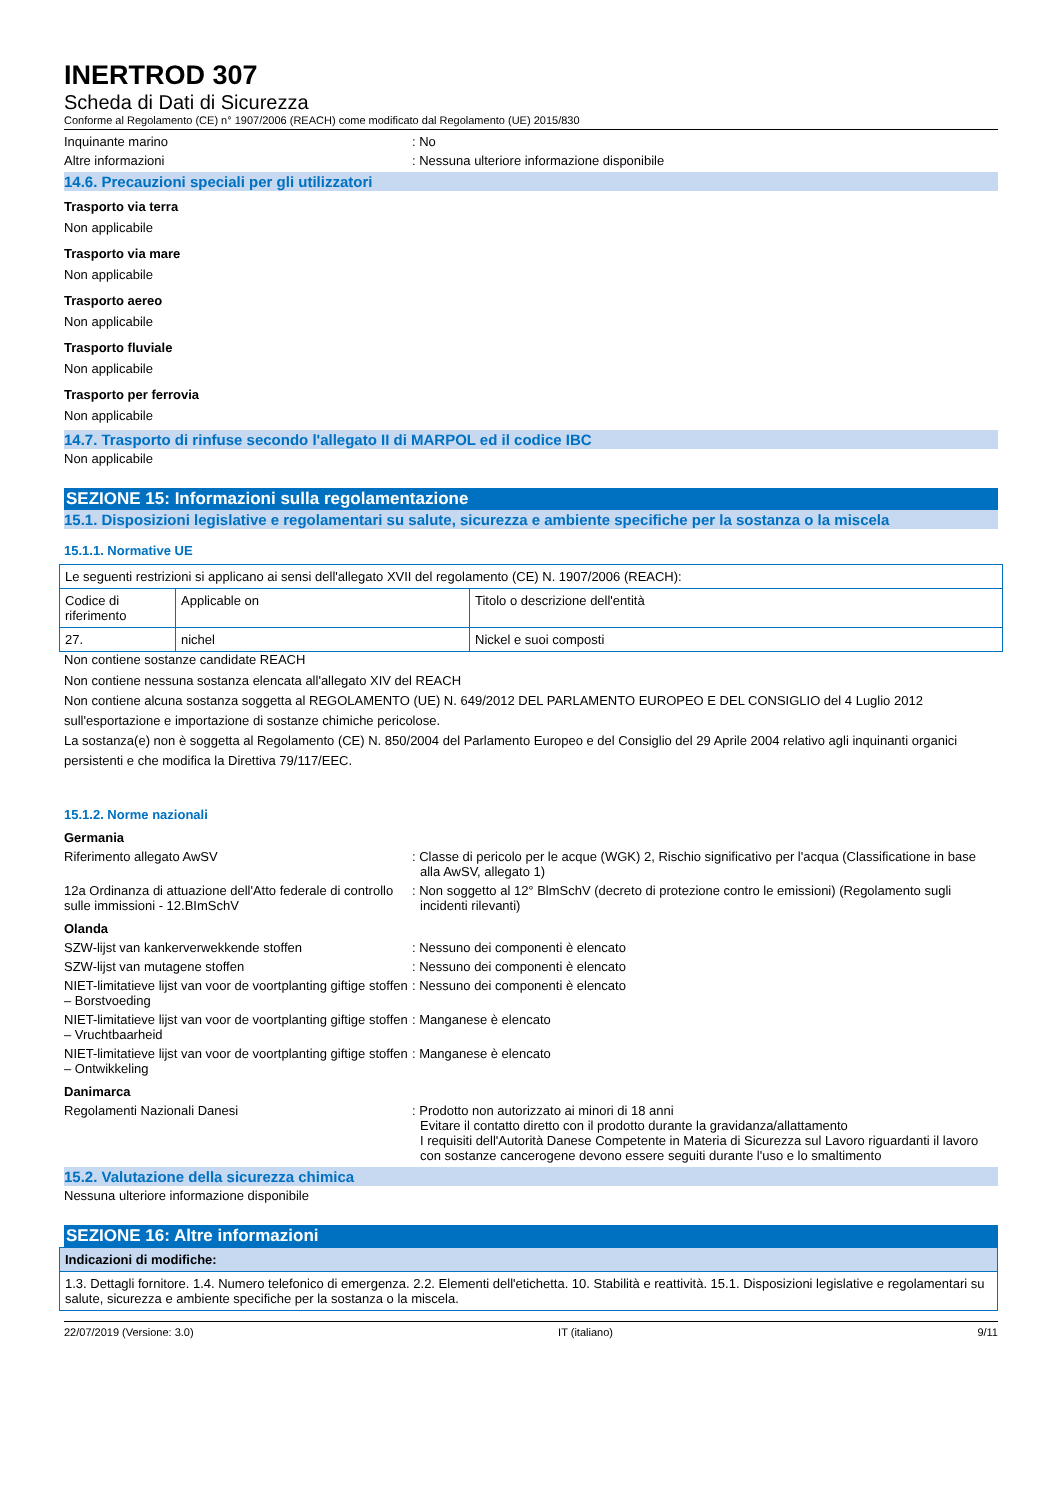INERTROD 307
Scheda di Dati di Sicurezza
Conforme al Regolamento (CE) n° 1907/2006 (REACH) come modificato dal Regolamento (UE) 2015/830
Inquinante marino : No
Altre informazioni : Nessuna ulteriore informazione disponibile
14.6. Precauzioni speciali per gli utilizzatori
Trasporto via terra
Non applicabile
Trasporto via mare
Non applicabile
Trasporto aereo
Non applicabile
Trasporto fluviale
Non applicabile
Trasporto per ferrovia
Non applicabile
14.7. Trasporto di rinfuse secondo l'allegato II di MARPOL ed il codice IBC
Non applicabile
SEZIONE 15: Informazioni sulla regolamentazione
15.1. Disposizioni legislative e regolamentari su salute, sicurezza e ambiente specifiche per la sostanza o la miscela
15.1.1. Normative UE
| Le seguenti restrizioni si applicano ai sensi dell'allegato XVII del regolamento (CE) N. 1907/2006 (REACH): | | |
| Codice di riferimento | Applicable on | Titolo o descrizione dell'entità |
| 27. | nichel | Nickel e suoi composti |
Non contiene sostanze candidate REACH
Non contiene nessuna sostanza elencata all'allegato XIV del REACH
Non contiene alcuna sostanza soggetta al REGOLAMENTO (UE) N. 649/2012 DEL PARLAMENTO EUROPEO E DEL CONSIGLIO del 4 Luglio 2012 sull'esportazione e importazione di sostanze chimiche pericolose.
La sostanza(e) non è soggetta al Regolamento (CE) N. 850/2004 del Parlamento Europeo e del Consiglio del 29 Aprile 2004 relativo agli inquinanti organici persistenti e che modifica la Direttiva 79/117/EEC.
15.1.2. Norme nazionali
Germania
Riferimento allegato AwSV : Classe di pericolo per le acque (WGK) 2, Rischio significativo per l'acqua (Classificatione in base alla AwSV, allegato 1)
12a Ordinanza di attuazione dell'Atto federale di controllo sulle immissioni - 12.BImSchV
: Non soggetto al 12° BlmSchV (decreto di protezione contro le emissioni) (Regolamento sugli incidenti rilevanti)
Olanda
SZW-lijst van kankerverwekkende stoffen : Nessuno dei componenti è elencato
SZW-lijst van mutagene stoffen : Nessuno dei componenti è elencato
NIET-limitatieve lijst van voor de voortplanting giftige stoffen – Borstvoeding
: Nessuno dei componenti è elencato
NIET-limitatieve lijst van voor de voortplanting giftige stoffen – Vruchtbaarheid
: Manganese è elencato
NIET-limitatieve lijst van voor de voortplanting giftige stoffen – Ontwikkeling
: Manganese è elencato
Danimarca
Regolamenti Nazionali Danesi : Prodotto non autorizzato ai minori di 18 anni
Evitare il contatto diretto con il prodotto durante la gravidanza/allattamento
I requisiti dell'Autorità Danese Competente in Materia di Sicurezza sul Lavoro riguardanti il lavoro con sostanze cancerogene devono essere seguiti durante l'uso e lo smaltimento
15.2. Valutazione della sicurezza chimica
Nessuna ulteriore informazione disponibile
SEZIONE 16: Altre informazioni
| Indicazioni di modifiche: |
| 1.3. Dettagli fornitore. 1.4. Numero telefonico di emergenza. 2.2. Elementi dell'etichetta. 10. Stabilità e reattività. 15.1. Disposizioni legislative e regolamentari su salute, sicurezza e ambiente specifiche per la sostanza o la miscela. |
22/07/2019 (Versione: 3.0) IT (italiano) 9/11